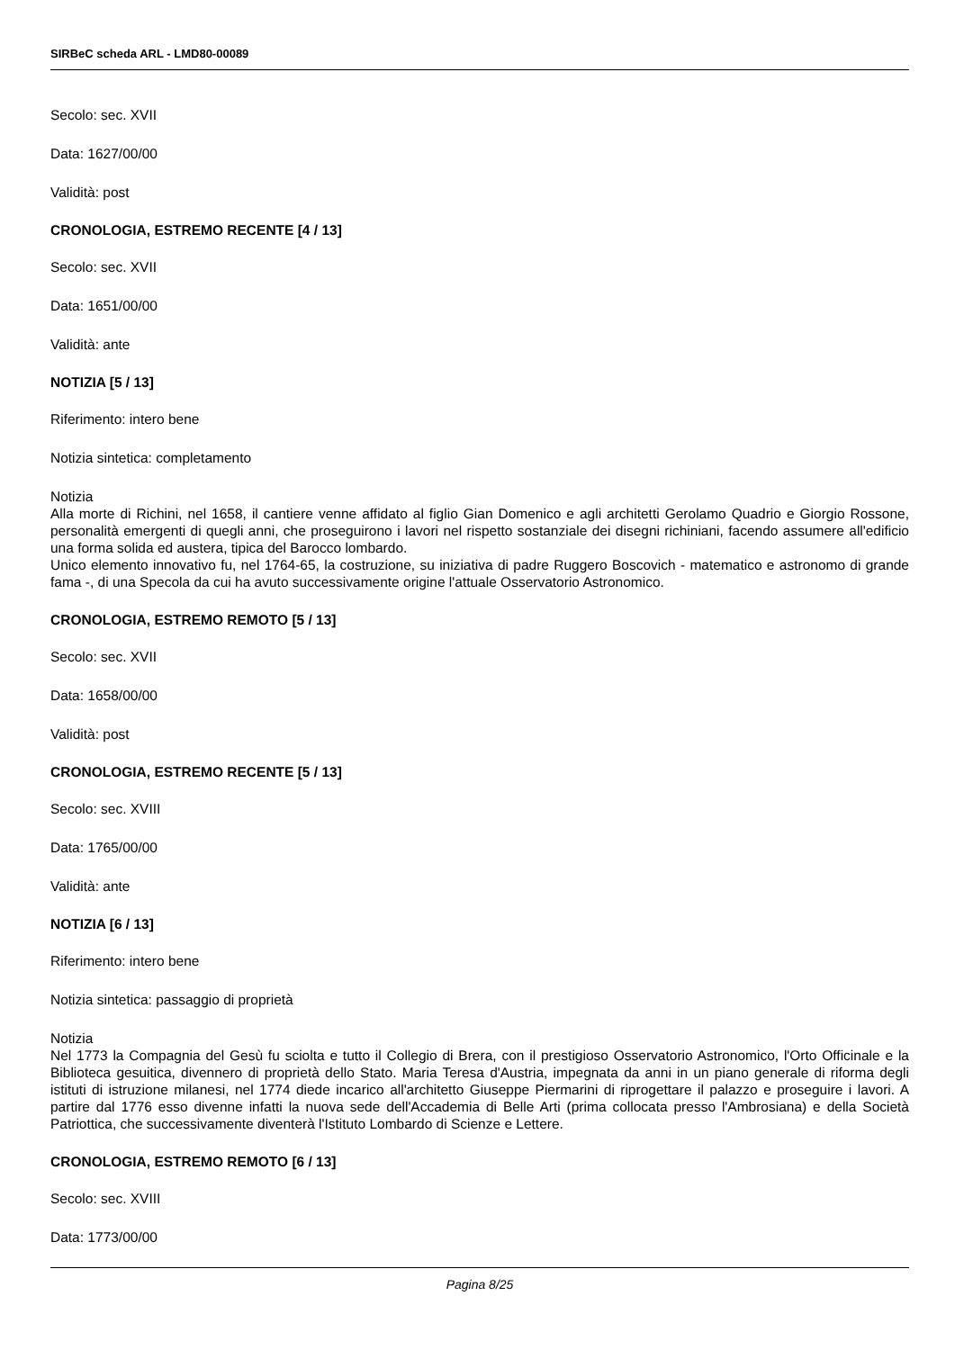SIRBeC scheda ARL - LMD80-00089
Secolo: sec. XVII
Data: 1627/00/00
Validità: post
CRONOLOGIA, ESTREMO RECENTE [4 / 13]
Secolo: sec. XVII
Data: 1651/00/00
Validità: ante
NOTIZIA [5 / 13]
Riferimento: intero bene
Notizia sintetica: completamento
Notizia
Alla morte di Richini, nel 1658, il cantiere venne affidato al figlio Gian Domenico e agli architetti Gerolamo Quadrio e Giorgio Rossone, personalità emergenti di quegli anni, che proseguirono i lavori nel rispetto sostanziale dei disegni richiniani, facendo assumere all'edificio una forma solida ed austera, tipica del Barocco lombardo.
Unico elemento innovativo fu, nel 1764-65, la costruzione, su iniziativa di padre Ruggero Boscovich - matematico e astronomo di grande fama -, di una Specola da cui ha avuto successivamente origine l'attuale Osservatorio Astronomico.
CRONOLOGIA, ESTREMO REMOTO [5 / 13]
Secolo: sec. XVII
Data: 1658/00/00
Validità: post
CRONOLOGIA, ESTREMO RECENTE [5 / 13]
Secolo: sec. XVIII
Data: 1765/00/00
Validità: ante
NOTIZIA [6 / 13]
Riferimento: intero bene
Notizia sintetica: passaggio di proprietà
Notizia
Nel 1773 la Compagnia del Gesù fu sciolta e tutto il Collegio di Brera, con il prestigioso Osservatorio Astronomico, l'Orto Officinale e la Biblioteca gesuitica, divennero di proprietà dello Stato. Maria Teresa d'Austria, impegnata da anni in un piano generale di riforma degli istituti di istruzione milanesi, nel 1774 diede incarico all'architetto Giuseppe Piermarini di riprogettare il palazzo e proseguire i lavori. A partire dal 1776 esso divenne infatti la nuova sede dell'Accademia di Belle Arti (prima collocata presso l'Ambrosiana) e della Società Patriottica, che successivamente diventerà l'Istituto Lombardo di Scienze e Lettere.
CRONOLOGIA, ESTREMO REMOTO [6 / 13]
Secolo: sec. XVIII
Data: 1773/00/00
Pagina 8/25